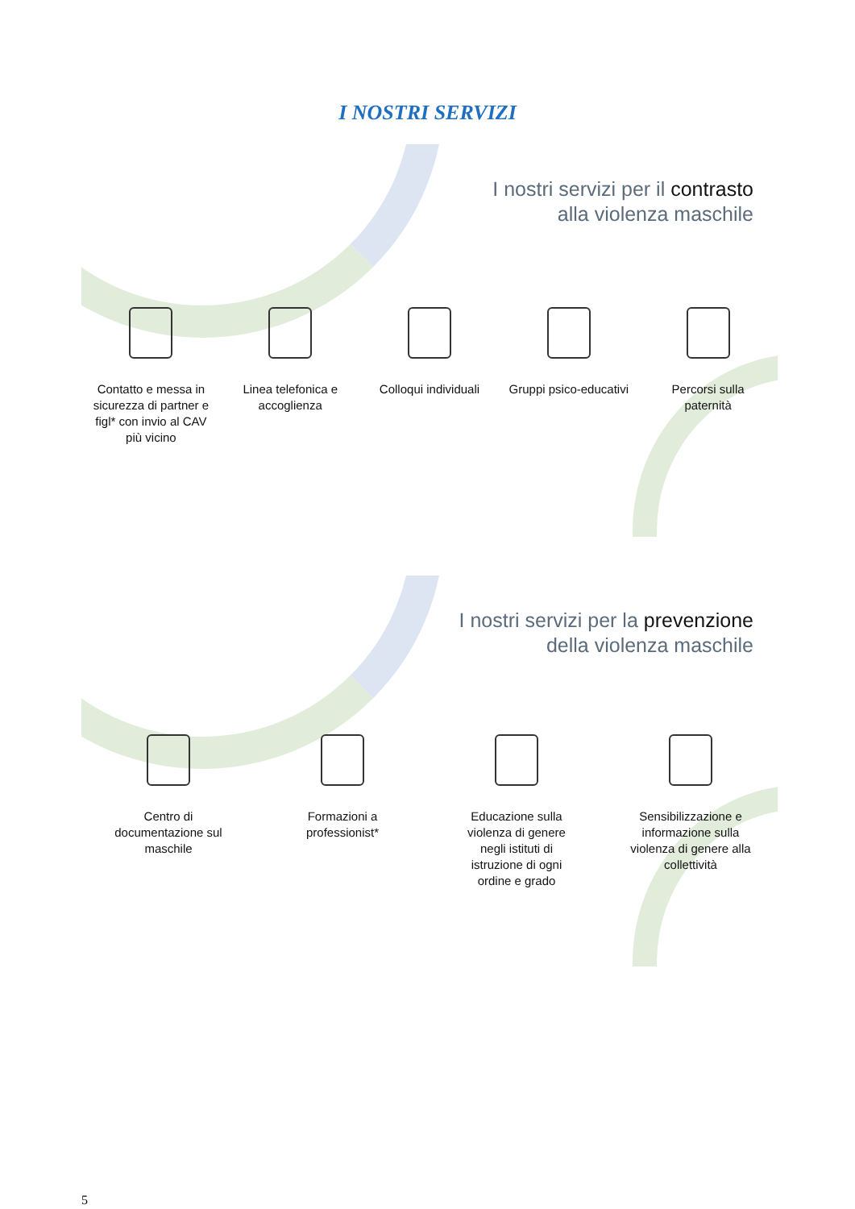I NOSTRI SERVIZI
I nostri servizi per il contrasto
alla violenza maschile
Contatto e messa in sicurezza di partner e figl* con invio al CAV più vicino
Linea telefonica e accoglienza
Colloqui individuali
Gruppi psico-educativi
Percorsi sulla paternità
I nostri servizi per la prevenzione
della violenza maschile
Centro di documentazione sul maschile
Formazioni a professionist*
Educazione sulla violenza di genere negli istituti di istruzione di ogni ordine e grado
Sensibilizzazione e informazione sulla violenza di genere alla collettività
5